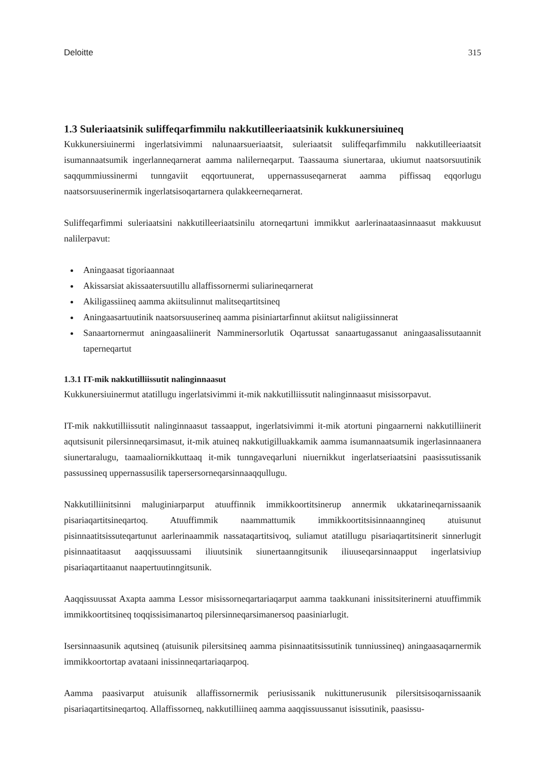Deloitte 315
1.3 Suleriaatsinik suliffeqarfimmilu nakkutilleeriaatsinik kukkunersiuineq
Kukkunersiuinermi ingerlatsivimmi nalunaarsueriaatsit, suleriaatsit suliffeqarfimmilu nakkutilleeriaatsit isumannaatsumik ingerlanneqarnerat aamma nalilerneqarput. Taassauma siunertaraa, ukiumut naatsorsuutinik saqqummiussinermi tunngaviit eqqortuunerat, uppernassuseqarnerat aamma piffissaq eqqorlugu naatsorsuuserinermik ingerlatsisoqartarnera qulakkeerneqarnerat.
Suliffeqarfimmi suleriaatsini nakkutilleeriaatsinilu atorneqartuni immikkut aarlerinaataasinnaasut makkuusut nalilerpavut:
Aningaasat tigoriaannaat
Akissarsiat akissaatersuutillu allaffissornermi suliarineqarnerat
Akiligassiineq aamma akiitsulinnut malitseqartitsineq
Aningaasartuutinik naatsorsuuserineq aamma pisiniartarfinnut akiitsut naligiissinnerat
Sanaartornermut aningaasaliinerit Namminersorlutik Oqartussat sanaartugassanut aningaasalissutaannit taperneqartut
1.3.1 IT-mik nakkutilliissutit nalinginnaasut
Kukkunersiuinermut atatillugu ingerlatsivimmi it-mik nakkutilliissutit nalinginnaasut misissorpavut.
IT-mik nakkutilliissutit nalinginnaasut tassaapput, ingerlatsivimmi it-mik atortuni pingaarnerni nakkutilliinerit aqutsisunit pilersinneqarsimasut, it-mik atuineq nakkutigilluakkamik aamma isumannaatsumik ingerlasinnaanera siunertaralugu, taamaaliornikkuttaaq it-mik tunngaveqarluni niuernikkut ingerlatseriaatsini paasissutissanik passussineq uppernassusilik tapersersorneqarsinnaaqqullugu.
Nakkutilliinitsinni maluginiarparput atuuffinnik immikkoortitsinerup annermik ukkatarineqarnissaanik pisariaqartitsineqartoq. Atuuffimmik naammattumik immikkoortitsisinnaanngineq atuisunut pisinnaatitsissuteqartunut aarlerinaammik nassataqartitsivoq, suliamut atatillugu pisariaqartitsinerit sinnerlugit pisinnaatitaasut aaqqissuussami iliuutsinik siunertaanngitsunik iliuuseqarsinnaapput ingerlatsiviup pisariaqartitaanut naapertuutinngitsunik.
Aaqqissuussat Axapta aamma Lessor misissorneqartariaqarput aamma taakkunani inissitsiterinerni atuuffimmik immikkoortitsineq toqqissisimanartoq pilersinneqarsimanersoq paasiniarlugit.
Isersinnaasunik aqutsineq (atuisunik pilersitsineq aamma pisinnaatitsissutinik tunniussineq) aningaasaqarnermik immikkoortortap avataani inissinneqartariaqarpoq.
Aamma paasivarput atuisunik allaffissornermik periusissanik nukittunerusunik pilersitsisoqarnissaanik pisariaqartitsineqartoq. Allaffissorneq, nakkutilliineq aamma aaqqissuussanut isissutinik, paasissu-